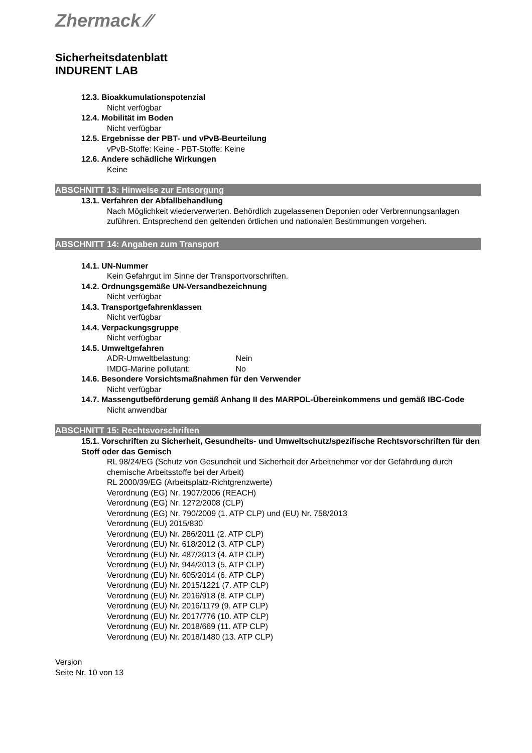Zhermack ⁄⁄
Sicherheitsdatenblatt
INDURENT LAB
12.3. Bioakkumulationspotenzial
Nicht verfügbar
12.4. Mobilität im Boden
Nicht verfügbar
12.5. Ergebnisse der PBT- und vPvB-Beurteilung
vPvB-Stoffe: Keine - PBT-Stoffe: Keine
12.6. Andere schädliche Wirkungen
Keine
ABSCHNITT 13: Hinweise zur Entsorgung
13.1. Verfahren der Abfallbehandlung
Nach Möglichkeit wiederverwerten. Behördlich zugelassenen Deponien oder Verbrennungsanlagen zuführen. Entsprechend den geltenden örtlichen und nationalen Bestimmungen vorgehen.
ABSCHNITT 14: Angaben zum Transport
14.1. UN-Nummer
Kein Gefahrgut im Sinne der Transportvorschriften.
14.2. Ordnungsgemäße UN-Versandbezeichnung
Nicht verfügbar
14.3. Transportgefahrenklassen
Nicht verfügbar
14.4. Verpackungsgruppe
Nicht verfügbar
14.5. Umweltgefahren
ADR-Umweltbelastung: Nein
IMDG-Marine pollutant: No
14.6. Besondere Vorsichtsmaßnahmen für den Verwender
Nicht verfügbar
14.7. Massengutbeförderung gemäß Anhang II des MARPOL-Übereinkommens und gemäß IBC-Code
Nicht anwendbar
ABSCHNITT 15: Rechtsvorschriften
15.1. Vorschriften zu Sicherheit, Gesundheits- und Umweltschutz/spezifische Rechtsvorschriften für den Stoff oder das Gemisch
RL 98/24/EG (Schutz von Gesundheit und Sicherheit der Arbeitnehmer vor der Gefährdung durch chemische Arbeitsstoffe bei der Arbeit)
RL 2000/39/EG (Arbeitsplatz-Richtgrenzwerte)
Verordnung (EG) Nr. 1907/2006 (REACH)
Verordnung (EG) Nr. 1272/2008 (CLP)
Verordnung (EG) Nr. 790/2009 (1. ATP CLP) und (EU) Nr. 758/2013
Verordnung (EU) 2015/830
Verordnung (EU) Nr. 286/2011 (2. ATP CLP)
Verordnung (EU) Nr. 618/2012 (3. ATP CLP)
Verordnung (EU) Nr. 487/2013 (4. ATP CLP)
Verordnung (EU) Nr. 944/2013 (5. ATP CLP)
Verordnung (EU) Nr. 605/2014 (6. ATP CLP)
Verordnung (EU) Nr. 2015/1221 (7. ATP CLP)
Verordnung (EU) Nr. 2016/918 (8. ATP CLP)
Verordnung (EU) Nr. 2016/1179 (9. ATP CLP)
Verordnung (EU) Nr. 2017/776 (10. ATP CLP)
Verordnung (EU) Nr. 2018/669 (11. ATP CLP)
Verordnung (EU) Nr. 2018/1480 (13. ATP CLP)
Version
Seite Nr. 10 von 13